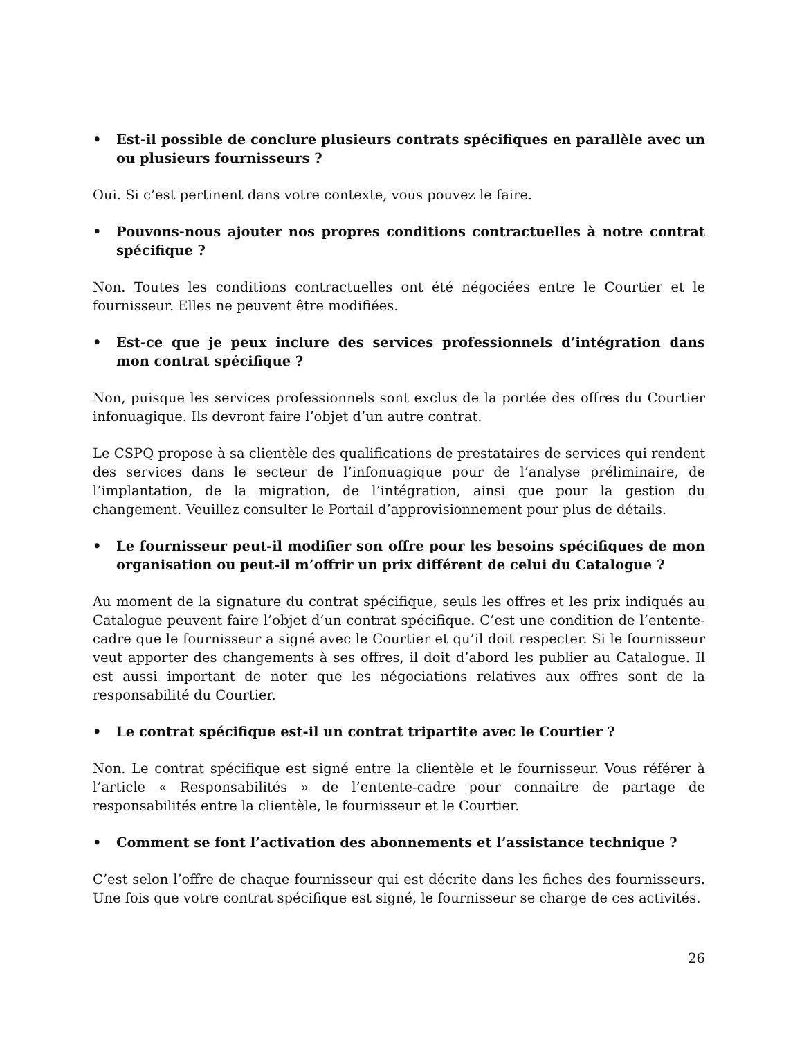• Est-il possible de conclure plusieurs contrats spécifiques en parallèle avec un ou plusieurs fournisseurs ?
Oui. Si c’est pertinent dans votre contexte, vous pouvez le faire.
• Pouvons-nous ajouter nos propres conditions contractuelles à notre contrat spécifique ?
Non. Toutes les conditions contractuelles ont été négociées entre le Courtier et le fournisseur. Elles ne peuvent être modifiées.
• Est-ce que je peux inclure des services professionnels d’intégration dans mon contrat spécifique ?
Non, puisque les services professionnels sont exclus de la portée des offres du Courtier infonuagique. Ils devront faire l’objet d’un autre contrat.
Le CSPQ propose à sa clientèle des qualifications de prestataires de services qui rendent des services dans le secteur de l’infonuagique pour de l’analyse préliminaire, de l’implantation, de la migration, de l’intégration, ainsi que pour la gestion du changement. Veuillez consulter le Portail d’approvisionnement pour plus de détails.
• Le fournisseur peut-il modifier son offre pour les besoins spécifiques de mon organisation ou peut-il m’offrir un prix différent de celui du Catalogue ?
Au moment de la signature du contrat spécifique, seuls les offres et les prix indiqués au Catalogue peuvent faire l’objet d’un contrat spécifique. C’est une condition de l’entente-cadre que le fournisseur a signé avec le Courtier et qu’il doit respecter. Si le fournisseur veut apporter des changements à ses offres, il doit d’abord les publier au Catalogue. Il est aussi important de noter que les négociations relatives aux offres sont de la responsabilité du Courtier.
• Le contrat spécifique est-il un contrat tripartite avec le Courtier ?
Non. Le contrat spécifique est signé entre la clientèle et le fournisseur. Vous référer à l’article « Responsabilités » de l’entente-cadre pour connaître de partage de responsabilités entre la clientèle, le fournisseur et le Courtier.
• Comment se font l’activation des abonnements et l’assistance technique ?
C’est selon l’offre de chaque fournisseur qui est décrite dans les fiches des fournisseurs. Une fois que votre contrat spécifique est signé, le fournisseur se charge de ces activités.
26